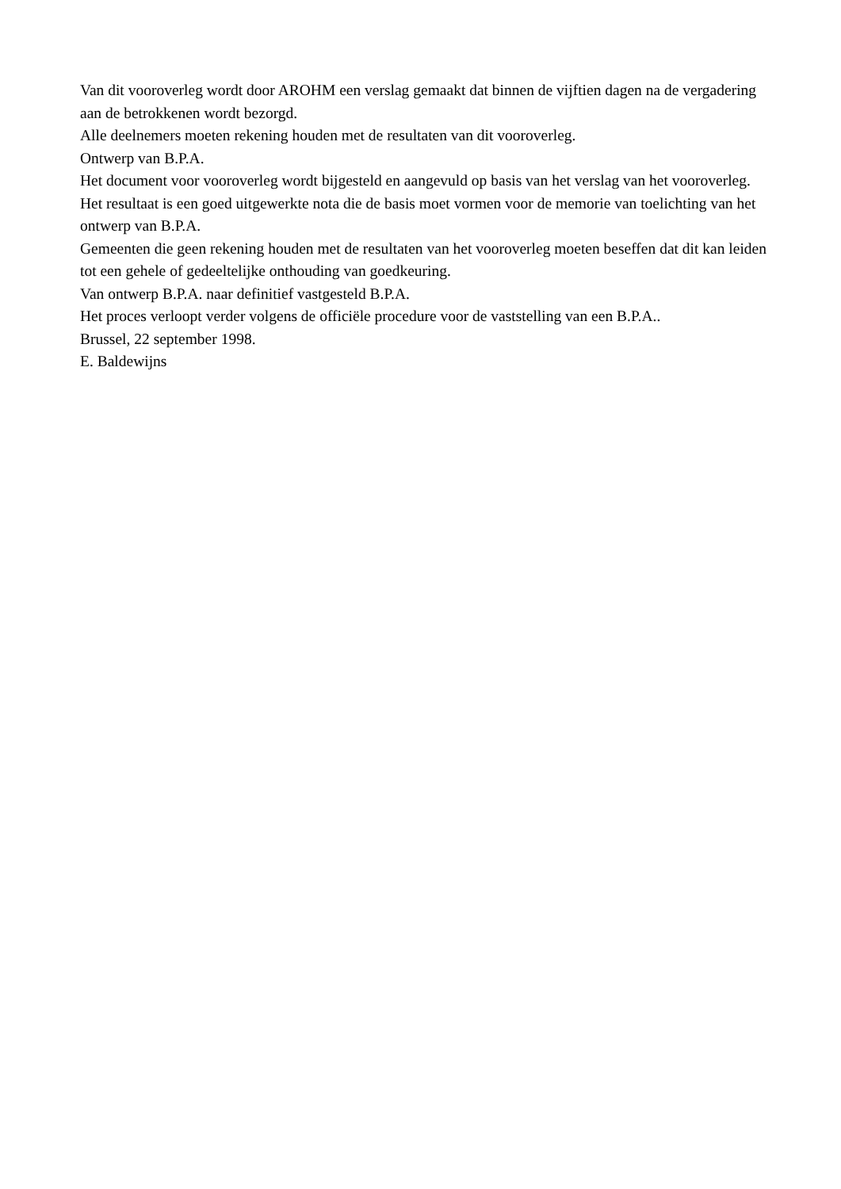Van dit vooroverleg wordt door AROHM een verslag gemaakt dat binnen de vijftien dagen na de vergadering aan de betrokkenen wordt bezorgd.
Alle deelnemers moeten rekening houden met de resultaten van dit vooroverleg.
Ontwerp van B.P.A.
Het document voor vooroverleg wordt bijgesteld en aangevuld op basis van het verslag van het vooroverleg. Het resultaat is een goed uitgewerkte nota die de basis moet vormen voor de memorie van toelichting van het ontwerp van B.P.A.
Gemeenten die geen rekening houden met de resultaten van het vooroverleg moeten beseffen dat dit kan leiden tot een gehele of gedeeltelijke onthouding van goedkeuring.
Van ontwerp B.P.A. naar definitief vastgesteld B.P.A.
Het proces verloopt verder volgens de officiële procedure voor de vaststelling van een B.P.A..
Brussel, 22 september 1998.
E. Baldewijns